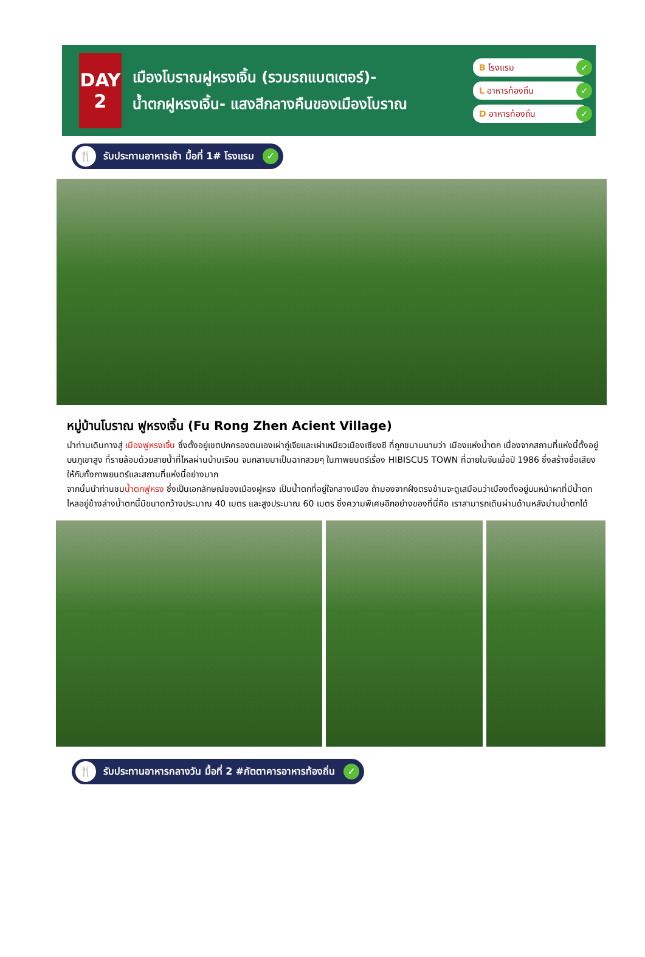DAY
2
เมืองโบราณฝูหรงเจิ้น (รวมรถแบตเตอร์)-
น้ำตกฝูหรงเจิ้น- แสงสีกลางคืนของเมืองโบราณ
B โรงแรม ✓
L อาหารท้องถิ่น ✓
D อาหารท้องถิ่น ✓
🍴 รับประทานอาหารเช้า มื้อที่ 1# โรงแรม ✓
หมู่บ้านโบราณ ฟูหรงเจิ้น (Fu Rong Zhen Acient Village)
นำท่านเดินทางสู่ เมืองฟูหรงเจิ้น ซึ่งตั้งอยู่เขตปกครองตนเองเผ่าถู่เจียและเผ่าเหมียวเมืองเซียงซี ที่ถูกขนานนามว่า เมืองแห่งน้ำตก เนื่องจากสถานที่แห่งนี้ตั้งอยู่บนภูเขาสูง ที่รายล้อมด้วยสายน้ำที่ไหลผ่านบ้านเรือน จนกลายมาเป็นฉากสวยๆ ในภาพยนตร์เรื่อง HIBISCUS TOWN ที่ฉายในจีนเมื่อปี 1986 ซึ่งสร้างชื่อเสียงให้กับทั้งภาพยนตร์และสถานที่แห่งนี้อย่างมาก
จากนั้นนำท่านชมน้ำตกฟูหรง ซึ่งเป็นเอกลักษณ์ของเมืองฝูหรง เป็นน้ำตกที่อยู่ใจกลางเมือง ถ้ามองจากฝั่งตรงข้ามจะดูเสมือนว่าเมืองตั้งอยู่บนหน้าผาที่มีน้ำตกไหลอยู่ข้างล่างน้ำตกนี้มีขนาดกว้างประมาณ 40 เมตร และสูงประมาณ 60 เมตร ซึ่งความพิเศษอีกอย่างของที่นี่คือ เราสามารถเดินผ่านด้านหลังม่านน้ำตกได้
🍴 รับประทานอาหารกลางวัน มื้อที่ 2 #ภัตตาคารอาหารท้องถิ่น ✓